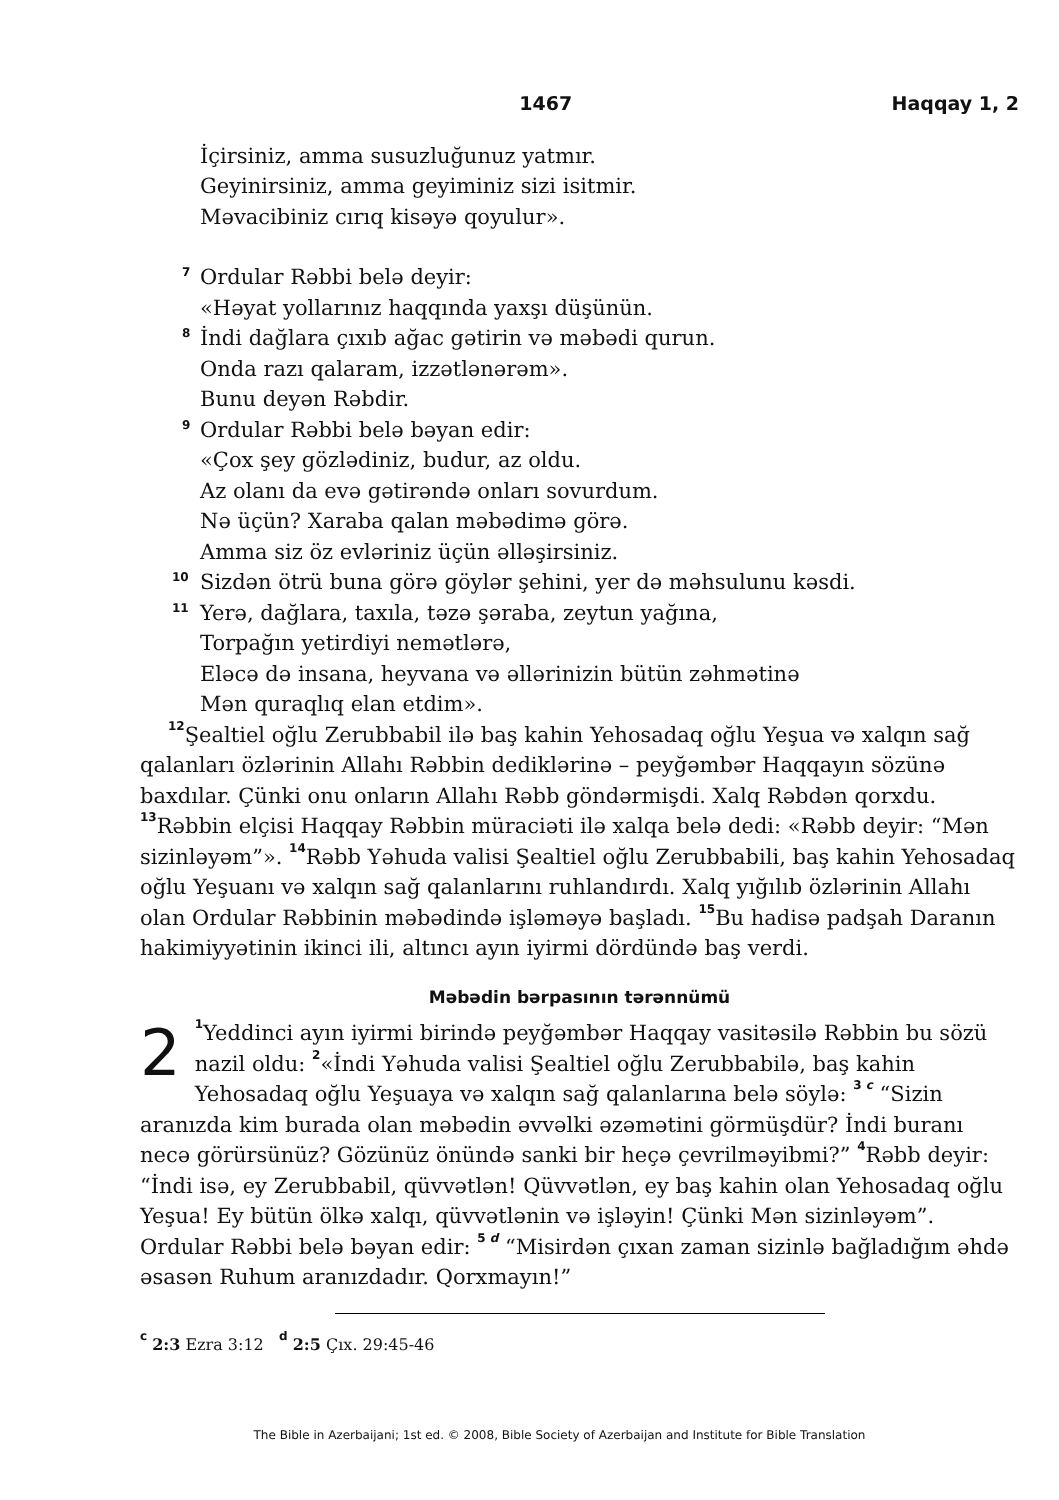1467 Haqqay 1, 2
İçirsiniz, amma susuzluğunuz yatmır.
Geyinirsiniz, amma geyiminiz sizi isitmir.
Məvacibiniz cırıq kisəyə qoyulur».
<sup>7</sup> Ordular Rəbbi belə deyir:
«Həyat yollarınız haqqında yaxşı düşünün.
<sup>8</sup> İndi dağlara çıxıb ağac gətirin və məbədi qurun.
Onda razı qalaram, izzətlənərəm».
Bunu deyən Rəbdir.
<sup>9</sup> Ordular Rəbbi belə bəyan edir:
«Çox şey gözlədiniz, budur, az oldu.
Az olanı da evə gətirəndə onları sovurdum.
Nə üçün? Xaraba qalan məbədimə görə.
Amma siz öz evləriniz üçün əlləşirsiniz.
<sup>10</sup> Sizdən ötrü buna görə göylər şehini, yer də məhsulunu kəsdi.
<sup>11</sup> Yerə, dağlara, taxıla, təzə şəraba, zeytun yağına,
Torpağın yetirdiyi nemətlərə,
Eləcə də insana, heyvana və əllərinizin bütün zəhmətinə
Mən quraqlıq elan etdim».
<sup>12</sup> Şealtiel oğlu Zerubbabil ilə baş kahin Yehosadaq oğlu Yeşua və xalqın sağ qalanları özlərinin Allahı Rəbbin dediklərinə – peyğəmbər Haqqayın sözünə baxdılar. Çünki onu onların Allahı Rəbb göndərmişdi. Xalq Rəbdən qorxdu. <sup>13</sup>Rəbbin elçisi Haqqay Rəbbin müraciəti ilə xalqa belə dedi: «Rəbb deyir: “Mən sizinləyəm”». <sup>14</sup>Rəbb Yəhuda valisi Şealtiel oğlu Zerubbabili, baş kahin Yehosadaq oğlu Yeşuanı və xalqın sağ qalanlarını ruhlandırdı. Xalq yığılıb özlərinin Allahı olan Ordular Rəbbinin məbədində işləməyə başladı. <sup>15</sup>Bu hadisə padşah Daranın hakimiyyətinin ikinci ili, altıncı ayın iyirmi dördündə baş verdi.
Məbədin bərpasının tərənnümü
2 <sup>1</sup>Yeddinci ayın iyirmi birində peyğəmbər Haqqay vasitəsilə Rəbbin bu sözü nazil oldu: <sup>2</sup>«İndi Yəhuda valisi Şealtiel oğlu Zerubbabilə, baş kahin Yehosadaq oğlu Yeşuaya və xalqın sağ qalanlarına belə söylə: <sup>3 c</sup> “Sizin aranızda kim burada olan məbədin əvvəlki əzəmətini görmüşdür? İndi buranı necə görürsünüz? Gözünüz önündə sanki bir heçə çevrilməyibmi?” <sup>4</sup>Rəbb deyir: “İndi isə, ey Zerubbabil, qüvvətlən! Qüvvətlən, ey baş kahin olan Yehosadaq oğlu Yeşua! Ey bütün ölkə xalqı, qüvvətlənin və işləyin! Çünki Mən sizinləyəm”. Ordular Rəbbi belə bəyan edir: <sup>5 d</sup> “Misirdən çıxan zaman sizinlə bağladığım əhdə əsasən Ruhum aranızdadır. Qorxmayın!”
<sup>c</sup> 2:3 Ezra 3:12 <sup>d</sup> 2:5 Çıx. 29:45-46
The Bible in Azerbaijani; 1st ed. © 2008, Bible Society of Azerbaijan and Institute for Bible Translation